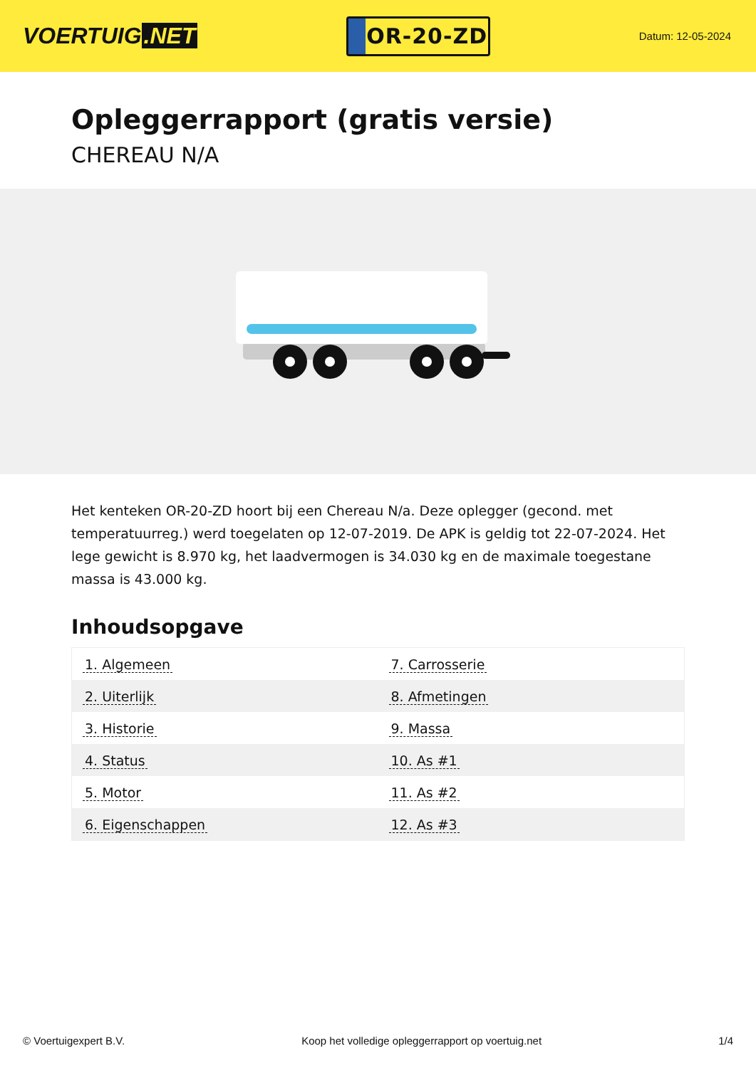VOERTUIG.NET
OR-20-ZD
Datum: 12-05-2024
Opleggerrapport (gratis versie)
CHEREAU N/A
Het kenteken OR-20-ZD hoort bij een Chereau N/a. Deze oplegger (gecond. met temperatuurreg.) werd toegelaten op 12-07-2019. De APK is geldig tot 22-07-2024. Het lege gewicht is 8.970 kg, het laadvermogen is 34.030 kg en de maximale toegestane massa is 43.000 kg.
Inhoudsopgave
| 1. Algemeen | 7. Carrosserie |
| 2. Uiterlijk | 8. Afmetingen |
| 3. Historie | 9. Massa |
| 4. Status | 10. As #1 |
| 5. Motor | 11. As #2 |
| 6. Eigenschappen | 12. As #3 |
© Voertuigexpert B.V. Koop het volledige opleggerrapport op voertuig.net 1/4